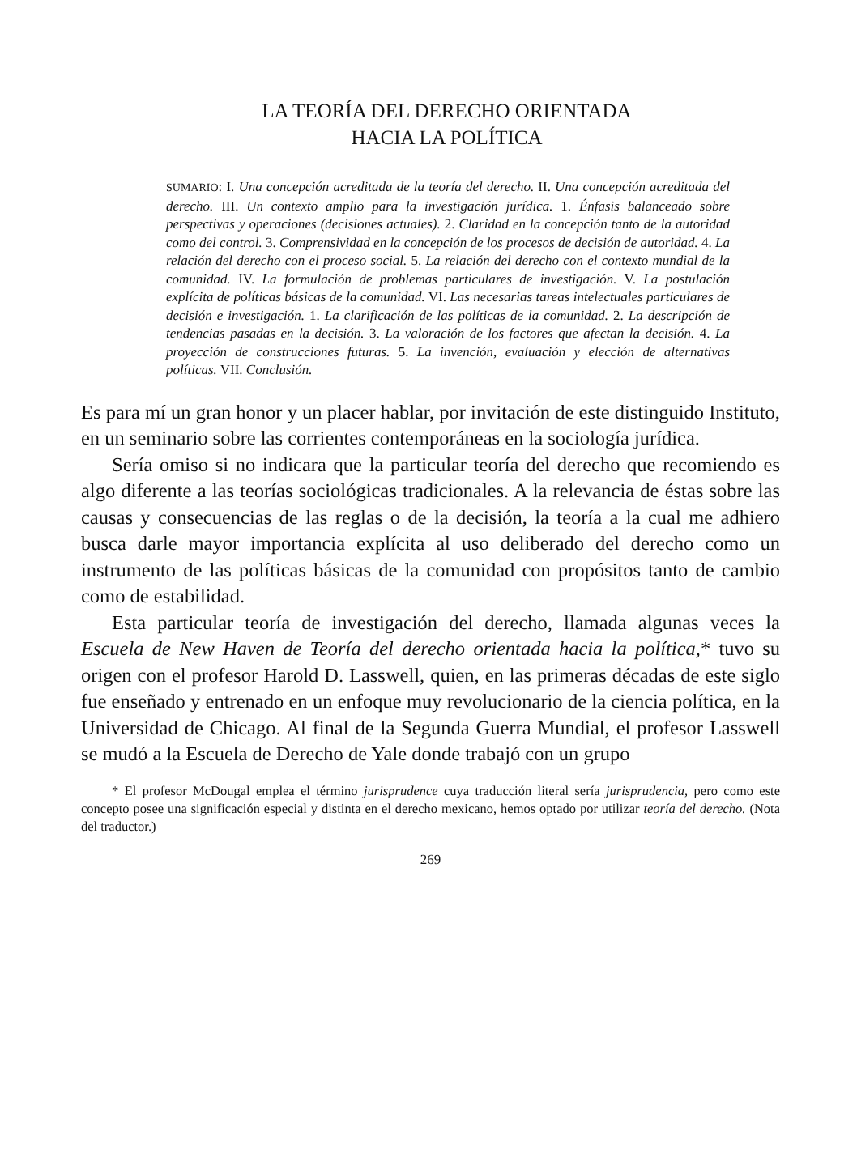LA TEORÍA DEL DERECHO ORIENTADA
HACIA LA POLÍTICA
SUMARIO: I. Una concepción acreditada de la teoría del derecho. II. Una concepción acreditada del derecho. III. Un contexto amplio para la investigación jurídica. 1. Énfasis balanceado sobre perspectivas y operaciones (decisiones actuales). 2. Claridad en la concepción tanto de la autoridad como del control. 3. Comprensividad en la concepción de los procesos de decisión de autoridad. 4. La relación del derecho con el proceso social. 5. La relación del derecho con el contexto mundial de la comunidad. IV. La formulación de problemas particulares de investigación. V. La postulación explícita de políticas básicas de la comunidad. VI. Las necesarias tareas intelectuales particulares de decisión e investigación. 1. La clarificación de las políticas de la comunidad. 2. La descripción de tendencias pasadas en la decisión. 3. La valoración de los factores que afectan la decisión. 4. La proyección de construcciones futuras. 5. La invención, evaluación y elección de alternativas políticas. VII. Conclusión.
Es para mí un gran honor y un placer hablar, por invitación de este distinguido Instituto, en un seminario sobre las corrientes contemporáneas en la sociología jurídica.
Sería omiso si no indicara que la particular teoría del derecho que recomiendo es algo diferente a las teorías sociológicas tradicionales. A la relevancia de éstas sobre las causas y consecuencias de las reglas o de la decisión, la teoría a la cual me adhiero busca darle mayor importancia explícita al uso deliberado del derecho como un instrumento de las políticas básicas de la comunidad con propósitos tanto de cambio como de estabilidad.
Esta particular teoría de investigación del derecho, llamada algunas veces la Escuela de New Haven de Teoría del derecho orientada hacia la política,* tuvo su origen con el profesor Harold D. Lasswell, quien, en las primeras décadas de este siglo fue enseñado y entrenado en un enfoque muy revolucionario de la ciencia política, en la Universidad de Chicago. Al final de la Segunda Guerra Mundial, el profesor Lasswell se mudó a la Escuela de Derecho de Yale donde trabajó con un grupo
* El profesor McDougal emplea el término jurisprudence cuya traducción literal sería jurisprudencia, pero como este concepto posee una significación especial y distinta en el derecho mexicano, hemos optado por utilizar teoría del derecho. (Nota del traductor.)
269